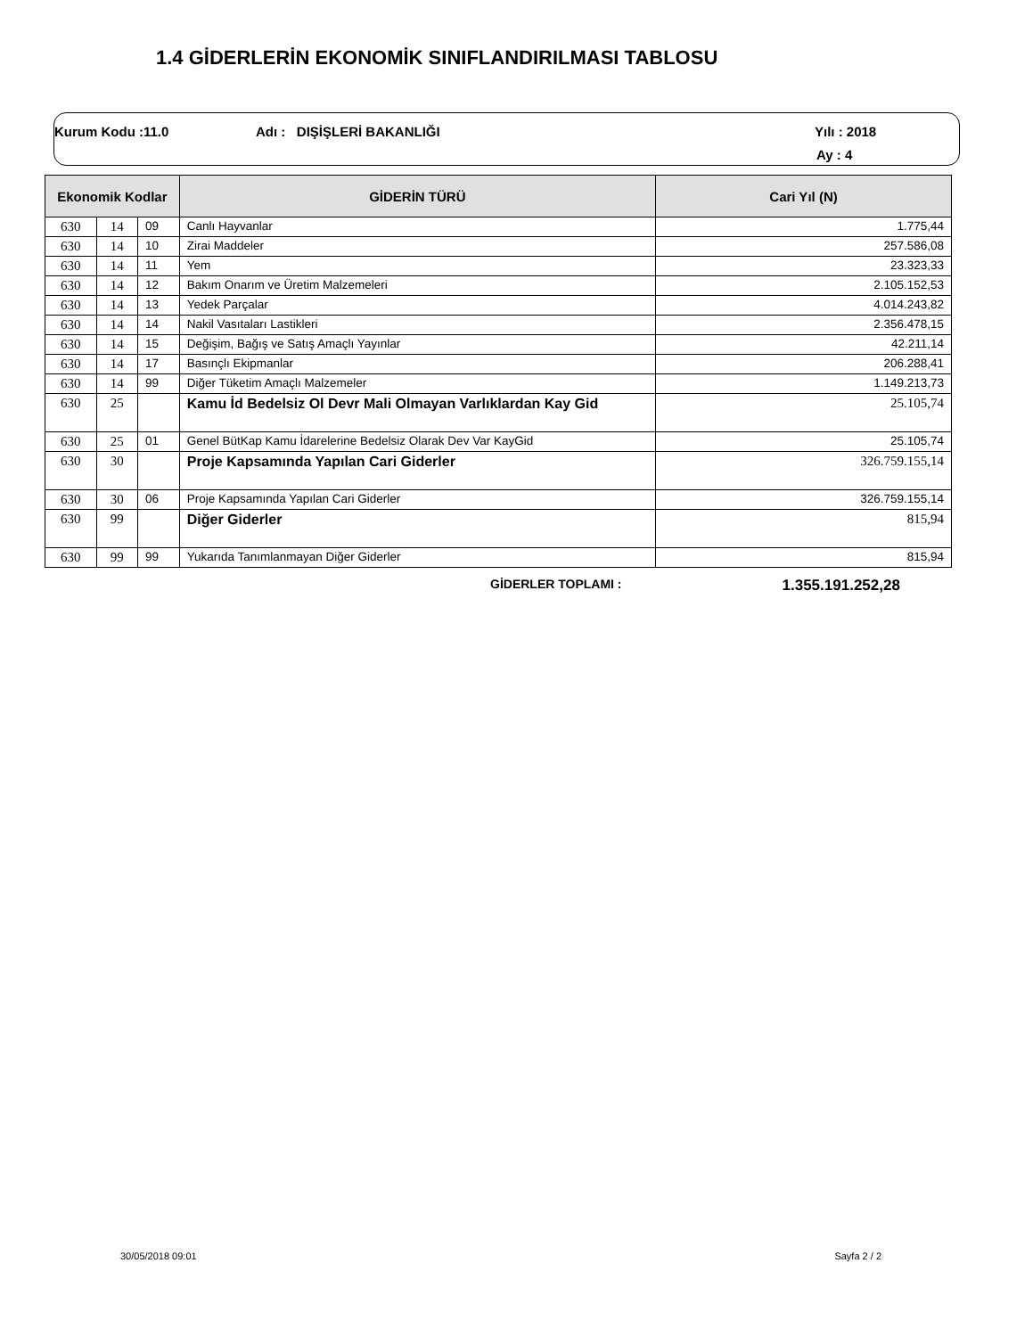1.4 GİDERLERİN EKONOMİK SINIFLANDIRILMASI TABLOSU
Kurum Kodu :11.0 Adı : DIŞİŞLERİ BAKANLIĞI Yılı : 2018
Ay : 4
| Ekonomik Kodlar | | | GİDERİN TÜRÜ | Cari Yıl (N) |
| --- | --- | --- | --- | --- |
| 630 | 14 | 09 | Canlı Hayvanlar | 1.775,44 |
| 630 | 14 | 10 | Zirai Maddeler | 257.586,08 |
| 630 | 14 | 11 | Yem | 23.323,33 |
| 630 | 14 | 12 | Bakım Onarım ve Üretim Malzemeleri | 2.105.152,53 |
| 630 | 14 | 13 | Yedek Parçalar | 4.014.243,82 |
| 630 | 14 | 14 | Nakil Vasıtaları Lastikleri | 2.356.478,15 |
| 630 | 14 | 15 | Değişim, Bağış ve Satış Amaçlı Yayınlar | 42.211,14 |
| 630 | 14 | 17 | Basınçlı Ekipmanlar | 206.288,41 |
| 630 | 14 | 99 | Diğer Tüketim Amaçlı Malzemeler | 1.149.213,73 |
| 630 | 25 | | Kamu İd Bedelsiz Ol Devr Mali Olmayan Varlıklardan Kay Gid | 25.105,74 |
| 630 | 25 | 01 | Genel BütKap Kamu İdarelerine Bedelsiz Olarak Dev Var KayGid | 25.105,74 |
| 630 | 30 | | Proje Kapsamında Yapılan Cari Giderler | 326.759.155,14 |
| 630 | 30 | 06 | Proje Kapsamında Yapılan Cari Giderler | 326.759.155,14 |
| 630 | 99 | | Diğer Giderler | 815,94 |
| 630 | 99 | 99 | Yukarıda Tanımlanmayan Diğer Giderler | 815,94 |
GİDERLER TOPLAMI : 1.355.191.252,28
30/05/2018 09:01 Sayfa 2 / 2